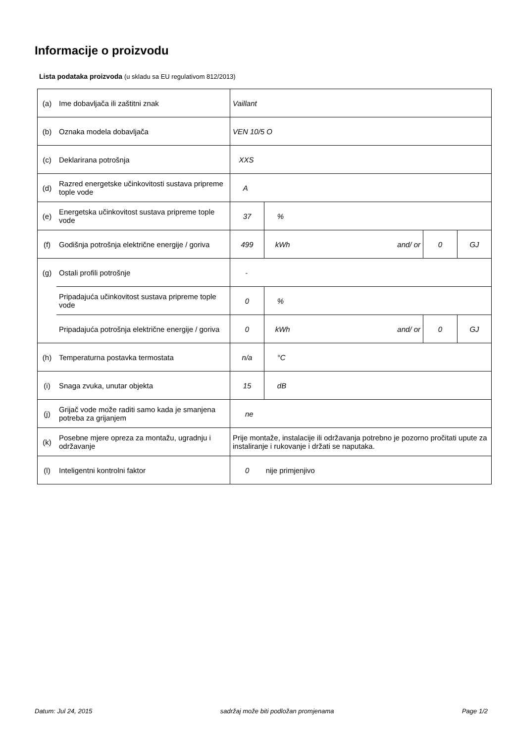Informacije o proizvodu
Lista podataka proizvoda (u skladu sa EU regulativom 812/2013)
| (a) | Ime dobavljača ili zaštitni znak | Vaillant | | | |
| (b) | Oznaka modela dobavljača | VEN 10/5 O | | | |
| (c) | Deklarirana potrošnja | XXS | | | |
| (d) | Razred energetske učinkovitosti sustava pripreme tople vode | A | | | |
| (e) | Energetska učinkovitost sustava pripreme tople vode | 37 | % | | |
| (f) | Godišnja potrošnja električne energije / goriva | 499 | kWh and/ or | 0 | GJ |
| (g) | Ostali profili potrošnje | - | | | |
| | Pripadajuća učinkovitost sustava pripreme tople vode | 0 | % | | |
| | Pripadajuća potrošnja električne energije / goriva | 0 | kWh and/ or | 0 | GJ |
| (h) | Temperaturna postavka termostata | n/a | °C | | |
| (i) | Snaga zvuka, unutar objekta | 15 | dB | | |
| (j) | Grijač vode može raditi samo kada je smanjena potreba za grijanjem | ne | | | |
| (k) | Posebne mjere opreza za montažu, ugradnju i održavanje | Prije montaže, instalacije ili održavanja potrebno je pozorno pročitati upute za instaliranje i rukovanje i držati se naputaka. | | | |
| (l) | Inteligentni kontrolni faktor | 0 nije primjenjivo | | | |
Datum: Jul 24, 2015 sadržaj može biti podložan promjenama Page 1/2